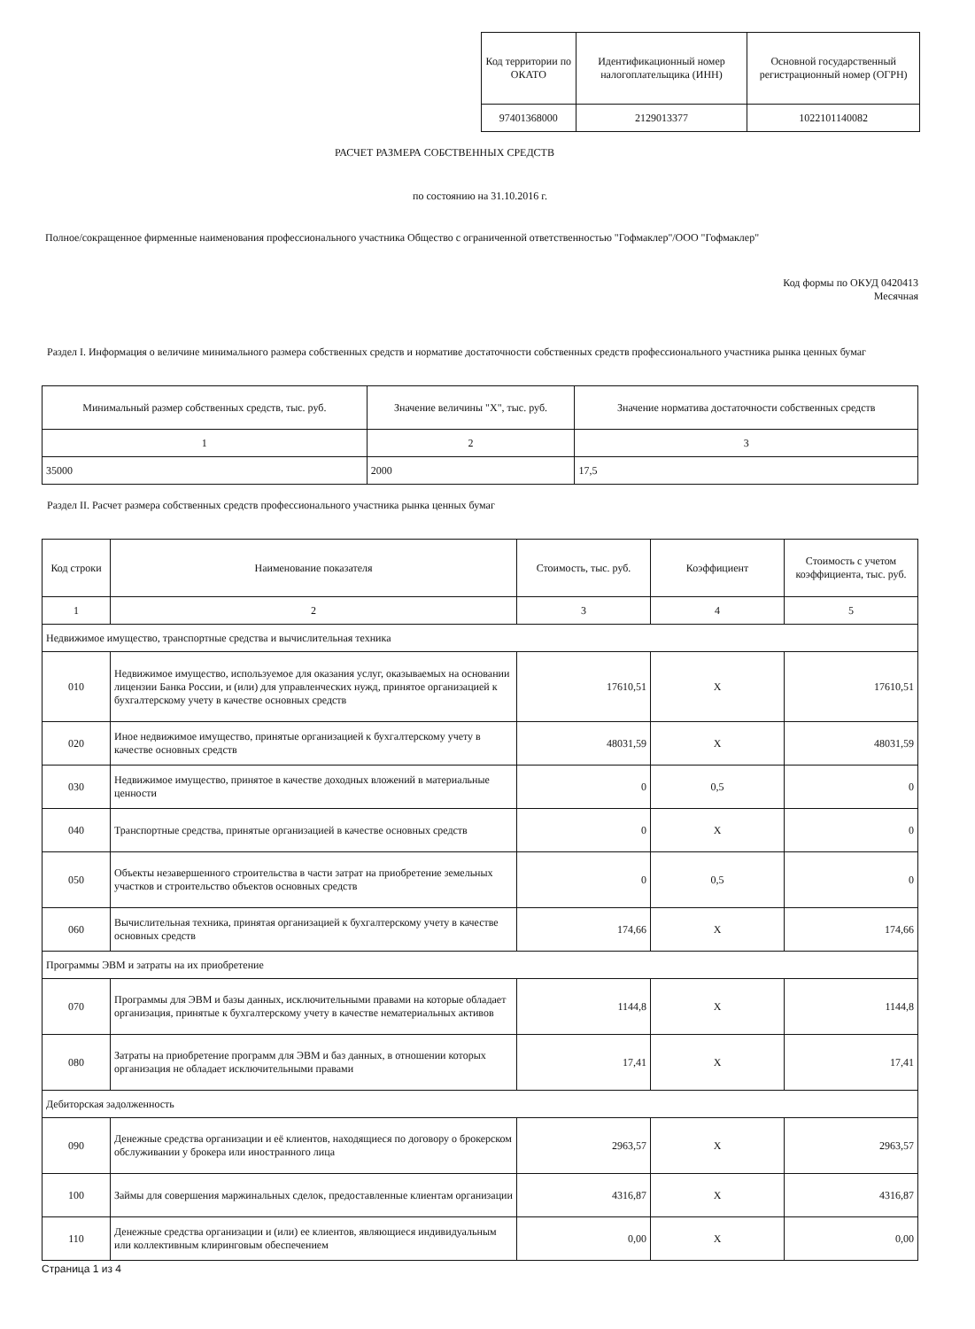| Код территории по ОКАТО | Идентификационный номер налогоплательщика (ИНН) | Основной государственный регистрационный номер (ОГРН) |
| --- | --- | --- |
| 97401368000 | 2129013377 | 1022101140082 |
РАСЧЕТ РАЗМЕРА СОБСТВЕННЫХ СРЕДСТВ
по состоянию на 31.10.2016 г.
Полное/сокращенное фирменные наименования профессионального участника Общество с ограниченной ответственностью "Гофмаклер"/ООО "Гофмаклер"
Код формы по ОКУД 0420413
Месячная
Раздел I. Информация о величине минимального размера собственных средств и нормативе достаточности собственных средств профессионального участника рынка ценных бумаг
| Минимальный размер собственных средств, тыс. руб. | Значение величины "Х", тыс. руб. | Значение норматива достаточности собственных средств |
| --- | --- | --- |
| 1 | 2 | 3 |
| 35000 | 2000 | 17,5 |
Раздел II. Расчет размера собственных средств профессионального участника рынка ценных бумаг
| Код строки | Наименование показателя | Стоимость, тыс. руб. | Коэффициент | Стоимость с учетом коэффициента, тыс. руб. |
| --- | --- | --- | --- | --- |
| 1 | 2 | 3 | 4 | 5 |
| Недвижимое имущество, транспортные средства и вычислительная техника | | | | |
| 010 | Недвижимое имущество, используемое для оказания услуг, оказываемых на основании лицензии Банка России, и (или) для управленческих нужд, принятое организацией к бухгалтерскому учету в качестве основных средств | 17610,51 | Х | 17610,51 |
| 020 | Иное недвижимое имущество, принятые организацией к бухгалтерскому учету в качестве основных средств | 48031,59 | Х | 48031,59 |
| 030 | Недвижимое имущество, принятое в качестве доходных вложений в материальные ценности | 0 | 0,5 | 0 |
| 040 | Транспортные средства, принятые организацией в качестве основных средств | 0 | Х | 0 |
| 050 | Объекты незавершенного строительства в части затрат на приобретение земельных участков и строительство объектов основных средств | 0 | 0,5 | 0 |
| 060 | Вычислительная техника, принятая организацией к бухгалтерскому учету в качестве основных средств | 174,66 | Х | 174,66 |
| Программы ЭВМ и затраты на их приобретение | | | | |
| 070 | Программы для ЭВМ и базы данных, исключительными правами на которые обладает организация, принятые к бухгалтерскому учету в качестве нематериальных активов | 1144,8 | Х | 1144,8 |
| 080 | Затраты на приобретение программ для ЭВМ и баз данных, в отношении которых организация не обладает исключительными правами | 17,41 | Х | 17,41 |
| Дебиторская задолженность | | | | |
| 090 | Денежные средства организации и её клиентов, находящиеся по договору о брокерском обслуживании у брокера или иностранного лица | 2963,57 | Х | 2963,57 |
| 100 | Займы для совершения маржинальных сделок, предоставленные клиентам организации | 4316,87 | Х | 4316,87 |
| 110 | Денежные средства организации и (или) ее клиентов, являющиеся индивидуальным или коллективным клиринговым обеспечением | 0,00 | Х | 0,00 |
Страница 1 из 4